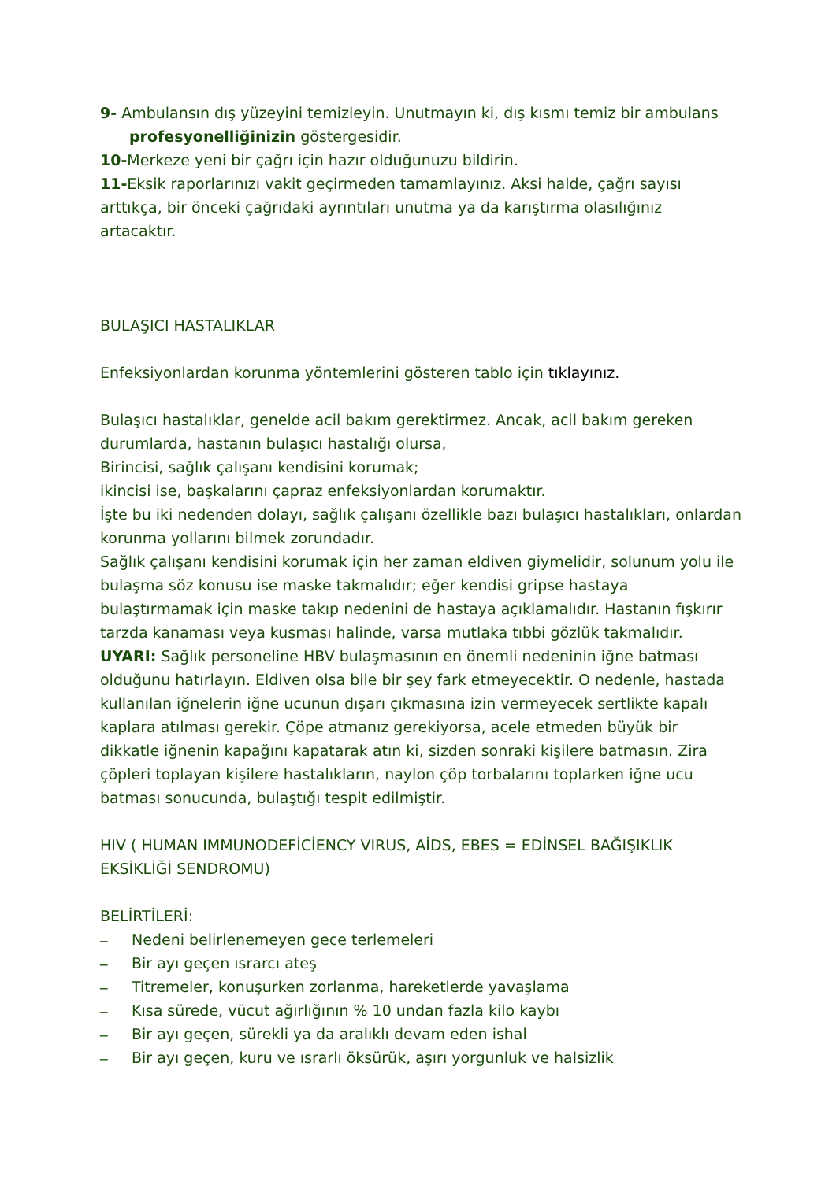9- Ambulansın dış yüzeyini temizleyin. Unutmayın ki, dış kısmı temiz bir ambulans
profesyonelliğinizin göstergesidir.
10-Merkeze yeni bir çağrı için hazır olduğunuzu bildirin.
11-Eksik raporlarınızı vakit geçirmeden tamamlayınız. Aksi halde, çağrı sayısı arttıkça, bir önceki çağrıdaki ayrıntıları unutma ya da karıştırma olasılığınız artacaktır.
BULAŞICI HASTALIKLAR
Enfeksiyonlardan korunma yöntemlerini gösteren tablo için tıklayınız.
Bulaşıcı hastalıklar, genelde acil bakım gerektirmez. Ancak, acil bakım gereken durumlarda, hastanın bulaşıcı hastalığı olursa,
Birincisi, sağlık çalışanı kendisini korumak;
ikincisi ise, başkalarını çapraz enfeksiyonlardan korumaktır.
İşte bu iki nedenden dolayı, sağlık çalışanı özellikle bazı bulaşıcı hastalıkları, onlardan korunma yollarını bilmek zorundadır.
Sağlık çalışanı kendisini korumak için her zaman eldiven giymelidir, solunum yolu ile bulaşma söz konusu ise maske takmalıdır; eğer kendisi gripse hastaya bulaştırmamak için maske takıp nedenini de hastaya açıklamalıdır. Hastanın fışkırır tarzda kanaması veya kusması halinde, varsa mutlaka tıbbi gözlük takmalıdır.
UYARI: Sağlık personeline HBV bulaşmasının en önemli nedeninin iğne batması olduğunu hatırlayın. Eldiven olsa bile bir şey fark etmeyecektir. O nedenle, hastada kullanılan iğnelerin iğne ucunun dışarı çıkmasına izin vermeyecek sertlikte kapalı kaplara atılması gerekir. Çöpe atmanız gerekiyorsa, acele etmeden büyük bir dikkatle iğnenin kapağını kapatarak atın ki, sizden sonraki kişilere batmasın. Zira çöpleri toplayan kişilere hastalıkların, naylon çöp torbalarını toplarken iğne ucu batması sonucunda, bulaştığı tespit edilmiştir.
HIV ( HUMAN IMMUNODEFİCİENCY VIRUS, AİDS, EBES = EDİNSEL BAĞIŞIKLIK EKSİKLİĞİ SENDROMU)
BELİRTİLERİ:
_ Nedeni belirlenemeyen gece terlemeleri
_ Bir ayı geçen ısrarcı ateş
_ Titremeler, konuşurken zorlanma, hareketlerde yavaşlama
_ Kısa sürede, vücut ağırlığının % 10 undan fazla kilo kaybı
_ Bir ayı geçen, sürekli ya da aralıklı devam eden ishal
_ Bir ayı geçen, kuru ve ısrarlı öksürük, aşırı yorgunluk ve halsizlik